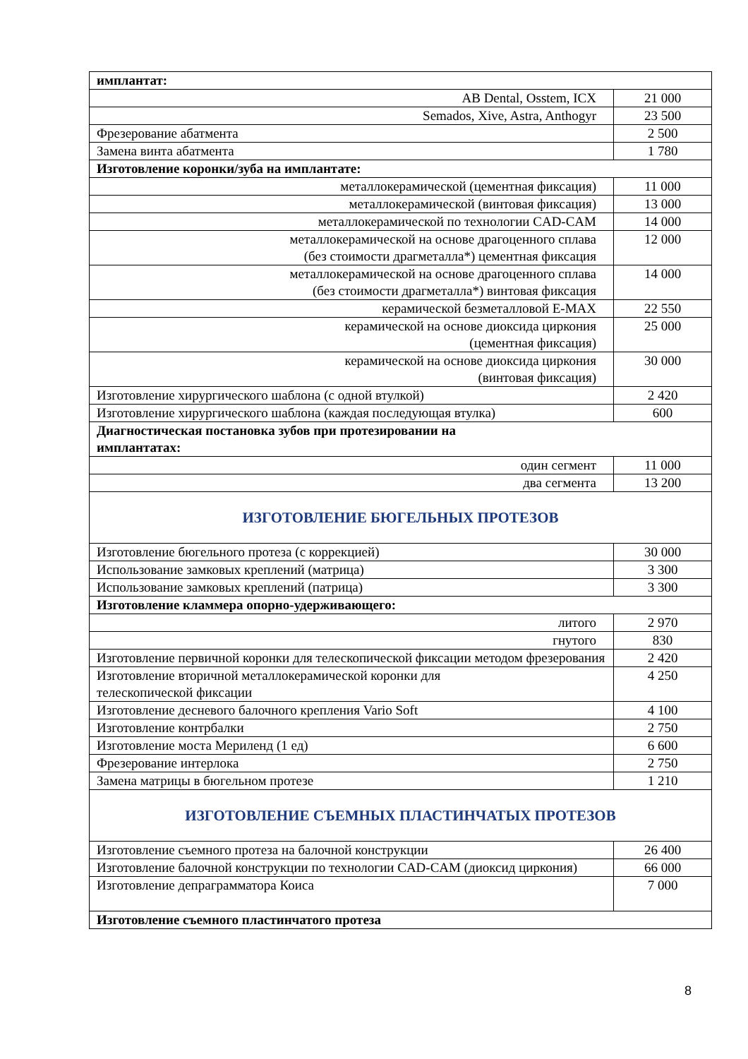| имплантат: | |
| AB Dental, Osstem, ICX | 21 000 |
| Semados, Xive, Astra, Anthogyr | 23 500 |
| Фрезерование абатмента | 2 500 |
| Замена винта абатмента | 1 780 |
| Изготовление коронки/зуба на имплантате: | |
| металлокерамической (цементная фиксация) | 11 000 |
| металлокерамической (винтовая фиксация) | 13 000 |
| металлокерамической по технологии CAD-CAM | 14 000 |
| металлокерамической на основе драгоценного сплава (без стоимости драгметалла*) цементная фиксация | 12 000 |
| металлокерамической на основе драгоценного сплава (без стоимости драгметалла*) винтовая фиксация | 14 000 |
| керамической безметалловой E-MAX | 22 550 |
| керамической на основе диоксида циркония (цементная фиксация) | 25 000 |
| керамической на основе диоксида циркония (винтовая фиксация) | 30 000 |
| Изготовление хирургического шаблона (с одной втулкой) | 2 420 |
| Изготовление хирургического шаблона (каждая последующая втулка) | 600 |
| Диагностическая постановка зубов при протезировании на имплантатах: | |
| один сегмент | 11 000 |
| два сегмента | 13 200 |
| ИЗГОТОВЛЕНИЕ БЮГЕЛЬНЫХ ПРОТЕЗОВ | |
| Изготовление бюгельного протеза (с коррекцией) | 30 000 |
| Использование замковых креплений (матрица) | 3 300 |
| Использование замковых креплений (патрица) | 3 300 |
| Изготовление кламмера опорно-удерживающего: | |
| литого | 2 970 |
| гнутого | 830 |
| Изготовление первичной коронки для телескопической фиксации методом фрезерования | 2 420 |
| Изготовление вторичной металлокерамической коронки для телескопической фиксации | 4 250 |
| Изготовление десневого балочного крепления Vario Soft | 4 100 |
| Изготовление контрбалки | 2 750 |
| Изготовление моста Мериленд (1 ед) | 6 600 |
| Фрезерование интерлока | 2 750 |
| Замена матрицы в бюгельном протезе | 1 210 |
| ИЗГОТОВЛЕНИЕ СЪЕМНЫХ ПЛАСТИНЧАТЫХ ПРОТЕЗОВ | |
| Изготовление съемного протеза на балочной конструкции | 26 400 |
| Изготовление балочной конструкции по технологии CAD-CAM (диоксид циркония) | 66 000 |
| Изготовление депраграмматора Коиса | 7 000 |
| Изготовление съемного пластинчатого протеза | |
8